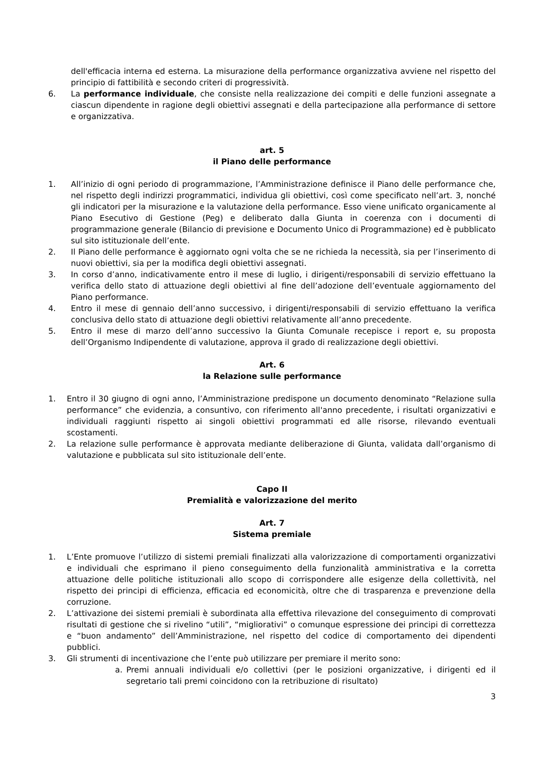dell'efficacia interna ed esterna. La misurazione della performance organizzativa avviene nel rispetto del principio di fattibilità e secondo criteri di progressività.
6. La performance individuale, che consiste nella realizzazione dei compiti e delle funzioni assegnate a ciascun dipendente in ragione degli obiettivi assegnati e della partecipazione alla performance di settore e organizzativa.
art. 5
il Piano delle performance
1. All’inizio di ogni periodo di programmazione, l’Amministrazione definisce il Piano delle performance che, nel rispetto degli indirizzi programmatici, individua gli obiettivi, così come specificato nell’art. 3, nonché gli indicatori per la misurazione e la valutazione della performance. Esso viene unificato organicamente al Piano Esecutivo di Gestione (Peg) e deliberato dalla Giunta in coerenza con i documenti di programmazione generale (Bilancio di previsione e Documento Unico di Programmazione) ed è pubblicato sul sito istituzionale dell’ente.
2. Il Piano delle performance è aggiornato ogni volta che se ne richieda la necessità, sia per l’inserimento di nuovi obiettivi, sia per la modifica degli obiettivi assegnati.
3. In corso d’anno, indicativamente entro il mese di luglio, i dirigenti/responsabili di servizio effettuano la verifica dello stato di attuazione degli obiettivi al fine dell’adozione dell’eventuale aggiornamento del Piano performance.
4. Entro il mese di gennaio dell’anno successivo, i dirigenti/responsabili di servizio effettuano la verifica conclusiva dello stato di attuazione degli obiettivi relativamente all’anno precedente.
5. Entro il mese di marzo dell’anno successivo la Giunta Comunale recepisce i report e, su proposta dell’Organismo Indipendente di valutazione, approva il grado di realizzazione degli obiettivi.
Art. 6
la Relazione sulle performance
1. Entro il 30 giugno di ogni anno, l’Amministrazione predispone un documento denominato “Relazione sulla performance” che evidenzia, a consuntivo, con riferimento all'anno precedente, i risultati organizzativi e individuali raggiunti rispetto ai singoli obiettivi programmati ed alle risorse, rilevando eventuali scostamenti.
2. La relazione sulle performance è approvata mediante deliberazione di Giunta, validata dall’organismo di valutazione e pubblicata sul sito istituzionale dell’ente.
Capo II
Premialità e valorizzazione del merito
Art. 7
Sistema premiale
1. L’Ente promuove l’utilizzo di sistemi premiali finalizzati alla valorizzazione di comportamenti organizzativi e individuali che esprimano il pieno conseguimento della funzionalità amministrativa e la corretta attuazione delle politiche istituzionali allo scopo di corrispondere alle esigenze della collettività, nel rispetto dei principi di efficienza, efficacia ed economicità, oltre che di trasparenza e prevenzione della corruzione.
2. L’attivazione dei sistemi premiali è subordinata alla effettiva rilevazione del conseguimento di comprovati risultati di gestione che si rivelino “utili”, “migliorativi” o comunque espressione dei principi di correttezza e “buon andamento” dell’Amministrazione, nel rispetto del codice di comportamento dei dipendenti pubblici.
3. Gli strumenti di incentivazione che l’ente può utilizzare per premiare il merito sono:
a. Premi annuali individuali e/o collettivi (per le posizioni organizzative, i dirigenti ed il segretario tali premi coincidono con la retribuzione di risultato)
3